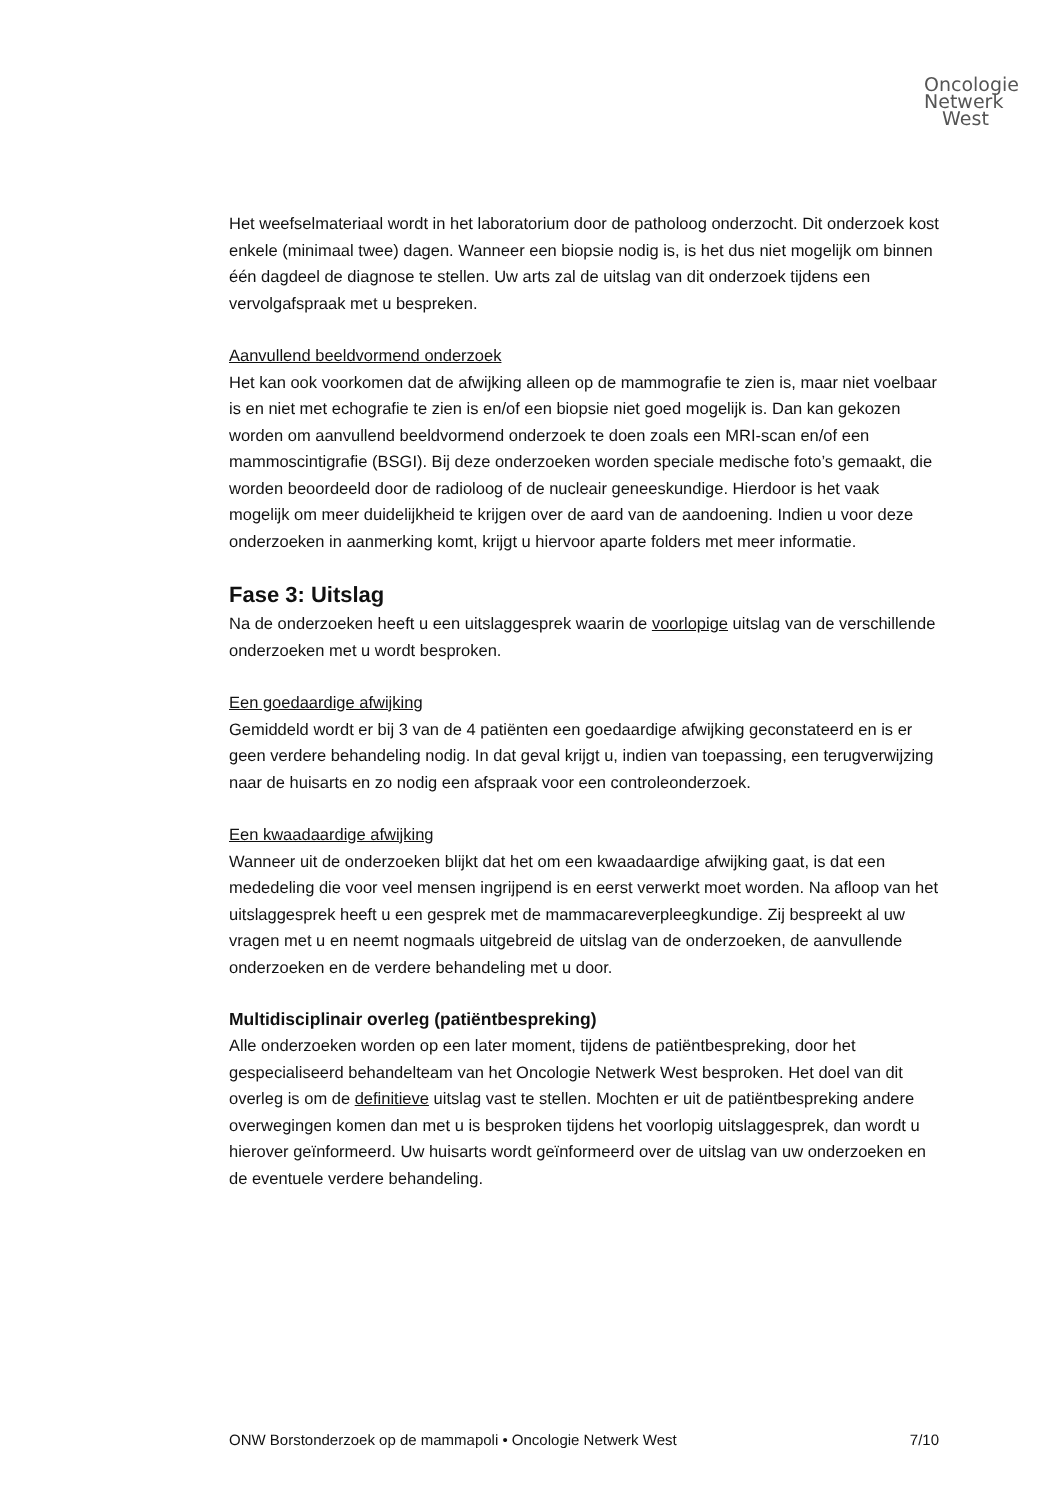Oncologie
Netwerk
West
Het weefselmateriaal wordt in het laboratorium door de patholoog onderzocht. Dit onderzoek kost enkele (minimaal twee) dagen. Wanneer een biopsie nodig is, is het dus niet mogelijk om binnen één dagdeel de diagnose te stellen. Uw arts zal de uitslag van dit onderzoek tijdens een vervolgafspraak met u bespreken.
Aanvullend beeldvormend onderzoek
Het kan ook voorkomen dat de afwijking alleen op de mammografie te zien is, maar niet voelbaar is en niet met echografie te zien is en/of een biopsie niet goed mogelijk is. Dan kan gekozen worden om aanvullend beeldvormend onderzoek te doen zoals een MRI-scan en/of een mammoscintigrafie (BSGI). Bij deze onderzoeken worden speciale medische foto’s gemaakt, die worden beoordeeld door de radioloog of de nucleair geneeskundige. Hierdoor is het vaak mogelijk om meer duidelijkheid te krijgen over de aard van de aandoening. Indien u voor deze onderzoeken in aanmerking komt, krijgt u hiervoor aparte folders met meer informatie.
Fase 3: Uitslag
Na de onderzoeken heeft u een uitslaggesprek waarin de voorlopige uitslag van de verschillende onderzoeken met u wordt besproken.
Een goedaardige afwijking
Gemiddeld wordt er bij 3 van de 4 patiënten een goedaardige afwijking geconstateerd en is er geen verdere behandeling nodig. In dat geval krijgt u, indien van toepassing, een terugverwijzing naar de huisarts en zo nodig een afspraak voor een controleonderzoek.
Een kwaadaardige afwijking
Wanneer uit de onderzoeken blijkt dat het om een kwaadaardige afwijking gaat, is dat een mededeling die voor veel mensen ingrijpend is en eerst verwerkt moet worden. Na afloop van het uitslaggesprek heeft u een gesprek met de mammacareverpleegkundige. Zij bespreekt al uw vragen met u en neemt nogmaals uitgebreid de uitslag van de onderzoeken, de aanvullende onderzoeken en de verdere behandeling met u door.
Multidisciplinair overleg (patiëntbespreking)
Alle onderzoeken worden op een later moment, tijdens de patiëntbespreking, door het gespecialiseerd behandelteam van het Oncologie Netwerk West besproken. Het doel van dit overleg is om de definitieve uitslag vast te stellen. Mochten er uit de patiëntbespreking andere overwegingen komen dan met u is besproken tijdens het voorlopig uitslaggesprek, dan wordt u hierover geïnformeerd. Uw huisarts wordt geïnformeerd over de uitslag van uw onderzoeken en de eventuele verdere behandeling.
ONW Borstonderzoek op de mammapoli • Oncologie Netwerk West 7/10